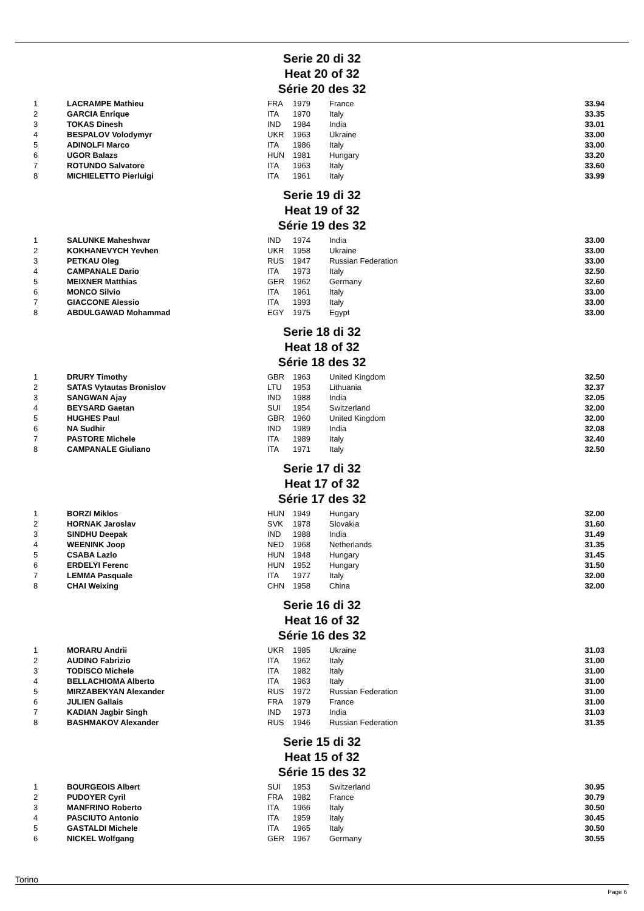Serie 20 di 32
Heat 20 of 32
Série 20 des 32
| 1 | LACRAMPE Mathieu | FRA | 1979 | France | 33.94 |
| 2 | GARCIA Enrique | ITA | 1970 | Italy | 33.35 |
| 3 | TOKAS Dinesh | IND | 1984 | India | 33.01 |
| 4 | BESPALOV Volodymyr | UKR | 1963 | Ukraine | 33.00 |
| 5 | ADINOLFI Marco | ITA | 1986 | Italy | 33.00 |
| 6 | UGOR Balazs | HUN | 1981 | Hungary | 33.20 |
| 7 | ROTUNDO Salvatore | ITA | 1963 | Italy | 33.60 |
| 8 | MICHIELETTO Pierluigi | ITA | 1961 | Italy | 33.99 |
Serie 19 di 32
Heat 19 of 32
Série 19 des 32
| 1 | SALUNKE Maheshwar | IND | 1974 | India | 33.00 |
| 2 | KOKHANEVYCH Yevhen | UKR | 1958 | Ukraine | 33.00 |
| 3 | PETKAU Oleg | RUS | 1947 | Russian Federation | 33.00 |
| 4 | CAMPANALE Dario | ITA | 1973 | Italy | 32.50 |
| 5 | MEIXNER Matthias | GER | 1962 | Germany | 32.60 |
| 6 | MONCO Silvio | ITA | 1961 | Italy | 33.00 |
| 7 | GIACCONE Alessio | ITA | 1993 | Italy | 33.00 |
| 8 | ABDULGAWAD Mohammad | EGY | 1975 | Egypt | 33.00 |
Serie 18 di 32
Heat 18 of 32
Série 18 des 32
| 1 | DRURY Timothy | GBR | 1963 | United Kingdom | 32.50 |
| 2 | SATAS Vytautas Bronislov | LTU | 1953 | Lithuania | 32.37 |
| 3 | SANGWAN Ajay | IND | 1988 | India | 32.05 |
| 4 | BEYSARD Gaetan | SUI | 1954 | Switzerland | 32.00 |
| 5 | HUGHES Paul | GBR | 1960 | United Kingdom | 32.00 |
| 6 | NA Sudhir | IND | 1989 | India | 32.08 |
| 7 | PASTORE Michele | ITA | 1989 | Italy | 32.40 |
| 8 | CAMPANALE Giuliano | ITA | 1971 | Italy | 32.50 |
Serie 17 di 32
Heat 17 of 32
Série 17 des 32
| 1 | BORZI Miklos | HUN | 1949 | Hungary | 32.00 |
| 2 | HORNAK Jaroslav | SVK | 1978 | Slovakia | 31.60 |
| 3 | SINDHU Deepak | IND | 1988 | India | 31.49 |
| 4 | WEENINK Joop | NED | 1968 | Netherlands | 31.35 |
| 5 | CSABA Lazlo | HUN | 1948 | Hungary | 31.45 |
| 6 | ERDELYI Ferenc | HUN | 1952 | Hungary | 31.50 |
| 7 | LEMMA Pasquale | ITA | 1977 | Italy | 32.00 |
| 8 | CHAI Weixing | CHN | 1958 | China | 32.00 |
Serie 16 di 32
Heat 16 of 32
Série 16 des 32
| 1 | MORARU Andrii | UKR | 1985 | Ukraine | 31.03 |
| 2 | AUDINO Fabrizio | ITA | 1962 | Italy | 31.00 |
| 3 | TODISCO Michele | ITA | 1982 | Italy | 31.00 |
| 4 | BELLACHIOMA Alberto | ITA | 1963 | Italy | 31.00 |
| 5 | MIRZABEKYAN Alexander | RUS | 1972 | Russian Federation | 31.00 |
| 6 | JULIEN Gallais | FRA | 1979 | France | 31.00 |
| 7 | KADIAN Jagbir Singh | IND | 1973 | India | 31.03 |
| 8 | BASHMAKOV Alexander | RUS | 1946 | Russian Federation | 31.35 |
Serie 15 di 32
Heat 15 of 32
Série 15 des 32
| 1 | BOURGEOIS Albert | SUI | 1953 | Switzerland | 30.95 |
| 2 | PUDOYER Cyril | FRA | 1982 | France | 30.79 |
| 3 | MANFRINO Roberto | ITA | 1966 | Italy | 30.50 |
| 4 | PASCIUTO Antonio | ITA | 1959 | Italy | 30.45 |
| 5 | GASTALDI Michele | ITA | 1965 | Italy | 30.50 |
| 6 | NICKEL Wolfgang | GER | 1967 | Germany | 30.55 |
Torino
Page 6